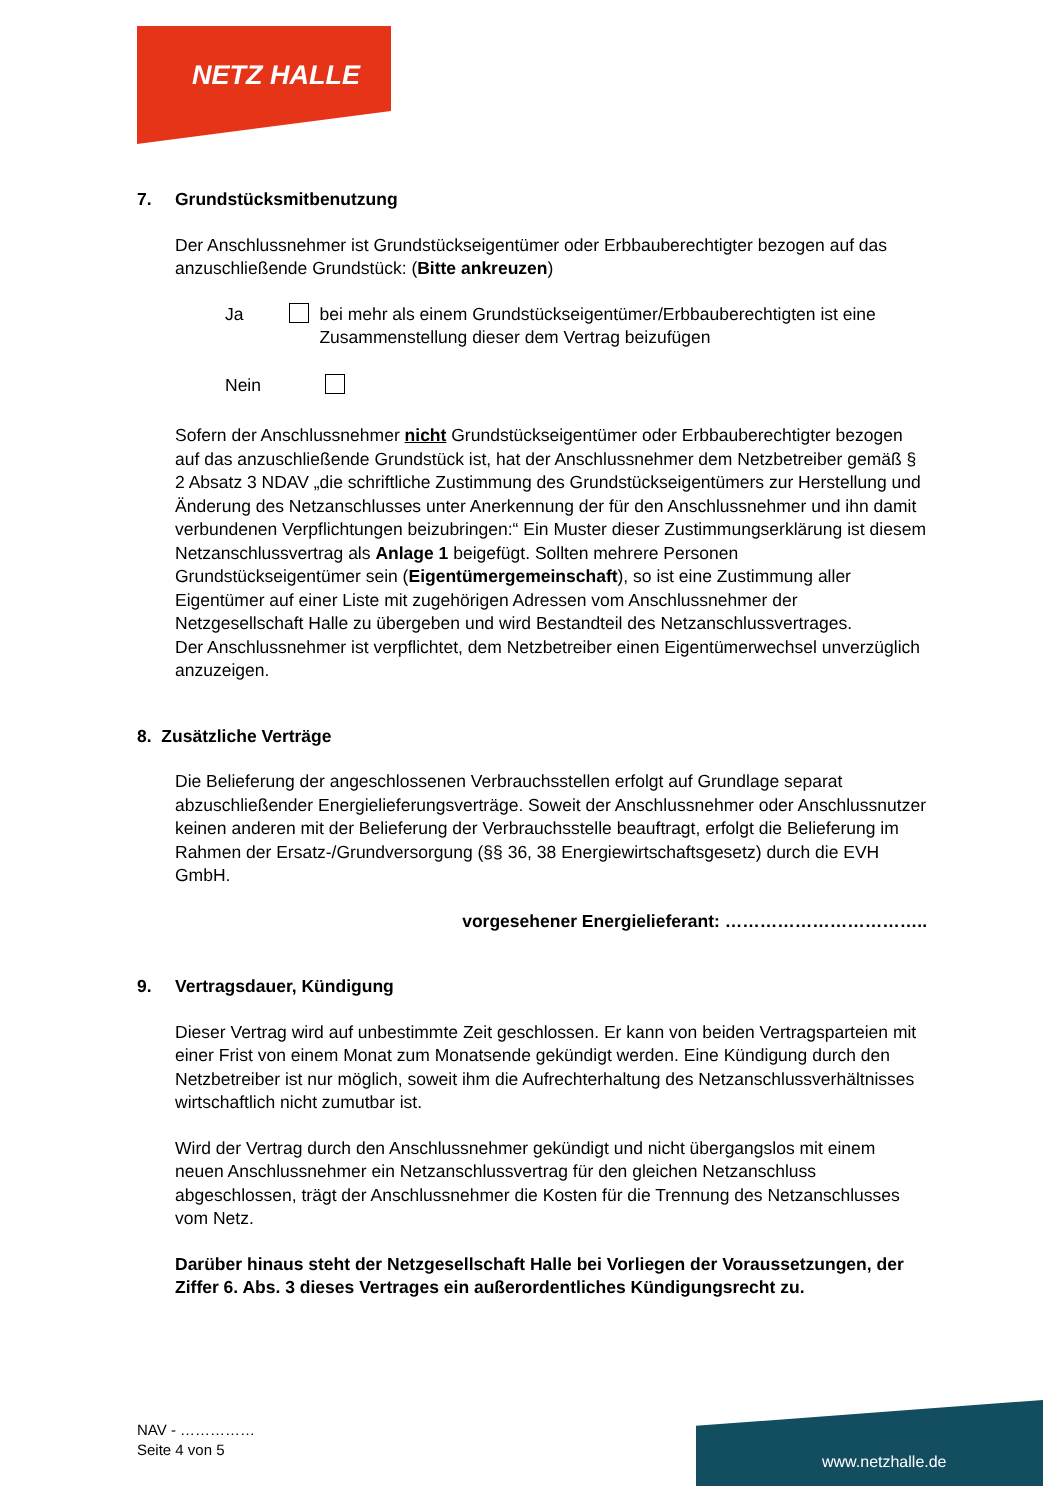NETZ HALLE
7. Grundstücksmitbenutzung
Der Anschlussnehmer ist Grundstückseigentümer oder Erbbauberechtigter bezogen auf das anzuschließende Grundstück: (Bitte ankreuzen)
Ja bei mehr als einem Grundstückseigentümer/Erbbauberechtigten ist eine Zusammenstellung dieser dem Vertrag beizufügen
Nein
Sofern der Anschlussnehmer nicht Grundstückseigentümer oder Erbbauberechtigter bezogen auf das anzuschließende Grundstück ist, hat der Anschlussnehmer dem Netzbetreiber gemäß § 2 Absatz 3 NDAV „die schriftliche Zustimmung des Grundstückseigentümers zur Herstellung und Änderung des Netzanschlusses unter Anerkennung der für den Anschlussnehmer und ihn damit verbundenen Verpflichtungen beizubringen:“ Ein Muster dieser Zustimmungserklärung ist diesem Netzanschlussvertrag als Anlage 1 beigefügt. Sollten mehrere Personen Grundstückseigentümer sein (Eigentümergemeinschaft), so ist eine Zustimmung aller Eigentümer auf einer Liste mit zugehörigen Adressen vom Anschlussnehmer der Netzgesellschaft Halle zu übergeben und wird Bestandteil des Netzanschlussvertrages.
Der Anschlussnehmer ist verpflichtet, dem Netzbetreiber einen Eigentümerwechsel unverzüglich anzuzeigen.
8. Zusätzliche Verträge
Die Belieferung der angeschlossenen Verbrauchsstellen erfolgt auf Grundlage separat abzuschließender Energielieferungsverträge. Soweit der Anschlussnehmer oder Anschlussnutzer keinen anderen mit der Belieferung der Verbrauchsstelle beauftragt, erfolgt die Belieferung im Rahmen der Ersatz-/Grundversorgung (§§ 36, 38 Energiewirtschaftsgesetz) durch die EVH GmbH.
vorgesehener Energielieferant: ……………………………..
9. Vertragsdauer, Kündigung
Dieser Vertrag wird auf unbestimmte Zeit geschlossen. Er kann von beiden Vertragsparteien mit einer Frist von einem Monat zum Monatsende gekündigt werden. Eine Kündigung durch den Netzbetreiber ist nur möglich, soweit ihm die Aufrechterhaltung des Netzanschlussverhältnisses wirtschaftlich nicht zumutbar ist.
Wird der Vertrag durch den Anschlussnehmer gekündigt und nicht übergangslos mit einem neuen Anschlussnehmer ein Netzanschlussvertrag für den gleichen Netzanschluss abgeschlossen, trägt der Anschlussnehmer die Kosten für die Trennung des Netzanschlusses vom Netz.
Darüber hinaus steht der Netzgesellschaft Halle bei Vorliegen der Voraussetzungen, der Ziffer 6. Abs. 3 dieses Vertrages ein außerordentliches Kündigungsrecht zu.
NAV - ……………
Seite 4 von 5
www.netzhalle.de